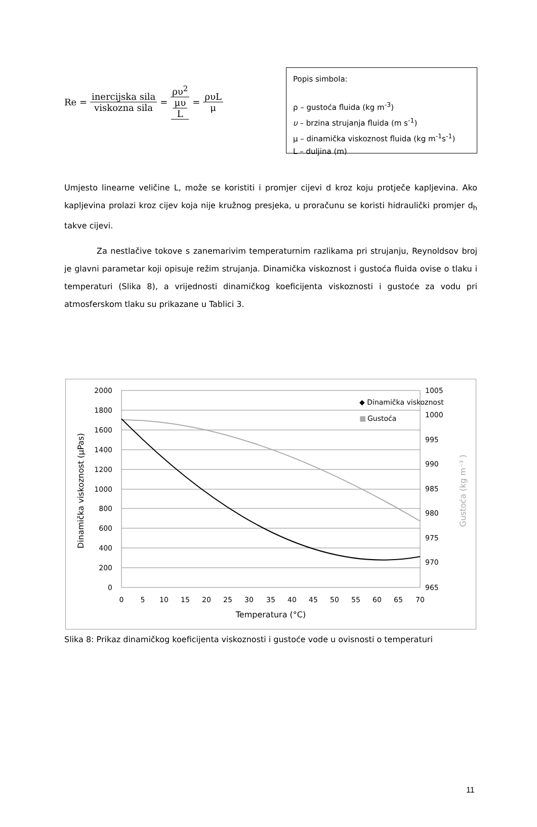Re = inercijska sila viskozna sila = ρυ<sup>2</sup> μυ L = ρυL μ
Popis simbola:
ρ – gustoća fluida (kg m<sup>-3</sup>)
υ – brzina strujanja fluida (m s<sup>-1</sup>)
μ – dinamička viskoznost fluida (kg m<sup>-1</sup>s<sup>-1</sup>)
L – duljina (m)
Umjesto linearne veličine L, može se koristiti i promjer cijevi d kroz koju protječe kapljevina. Ako kapljevina prolazi kroz cijev koja nije kružnog presjeka, u proračunu se koristi hidraulički promjer d<sub>h</sub> takve cijevi.
Za nestlačive tokove s zanemarivim temperaturnim razlikama pri strujanju, Reynoldsov broj je glavni parametar koji opisuje režim strujanja. Dinamička viskoznost i gustoća fluida ovise o tlaku i temperaturi (Slika 8), a vrijednosti dinamičkog koeficijenta viskoznosti i gustoće za vodu pri atmosferskom tlaku su prikazane u Tablici 3.
2000
1800
1600
1400
1200
1000
800
600
400
200
0
1005
1000
995
990
985
980
975
970
965
0
5
10
15
20
25
30
35
40
45
50
55
60
65
70
Temperatura (°C)
Dinamička viskoznost (μPas)
Gustoća (kg m⁻³ )
◆ Dinamička viskoznost
■
Gustoća
Slika 8: Prikaz dinamičkog koeficijenta viskoznosti i gustoće vode u ovisnosti o temperaturi
11